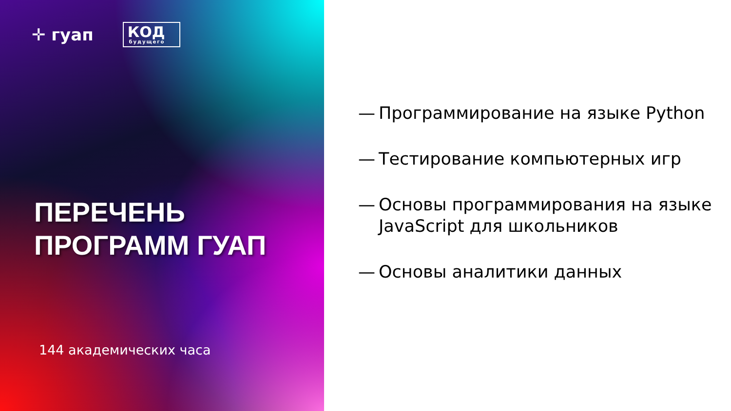✛ гуап
КОД
будущего
ПЕРЕЧЕНЬ
ПРОГРАММ ГУАП
144 академических часа
— Программирование на языке Python
— Тестирование компьютерных игр
— Основы программирования на языке JavaScript для школьников
— Основы аналитики данных